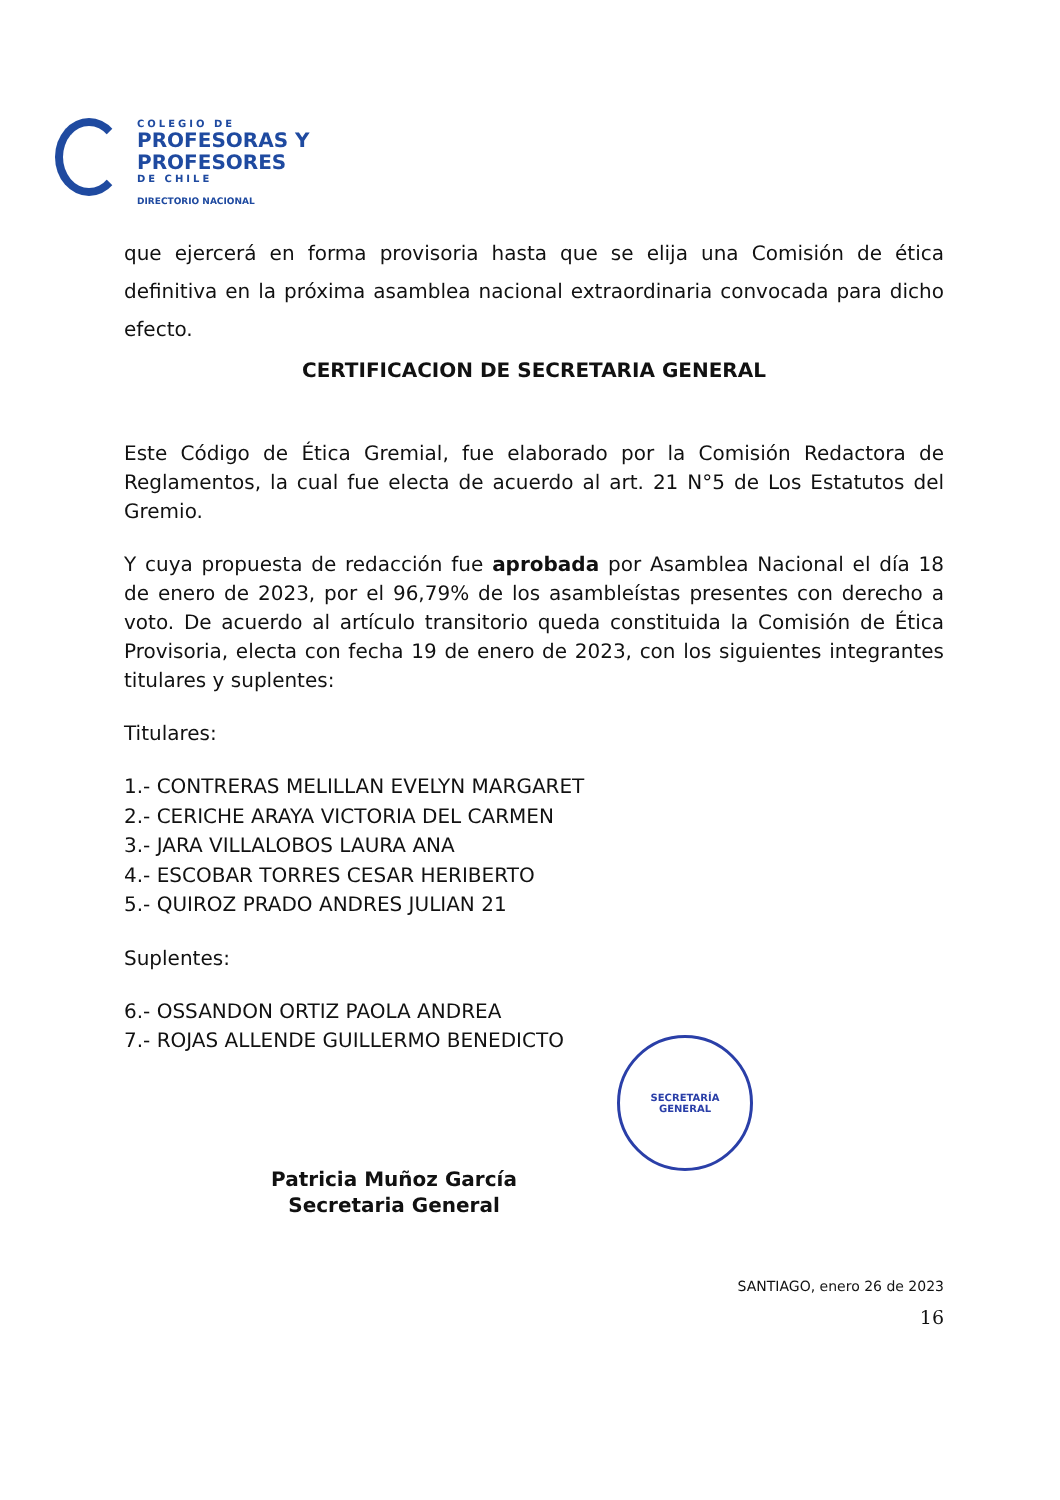COLEGIO DE
PROFESORAS Y
PROFESORES
DE CHILE
DIRECTORIO NACIONAL
SECRETARÍA
GENERAL
que ejercerá en forma provisoria hasta que se elija una Comisión de ética definitiva en la próxima asamblea nacional extraordinaria convocada para dicho efecto.
CERTIFICACION DE SECRETARIA GENERAL
Este Código de Ética Gremial, fue elaborado por la Comisión Redactora de Reglamentos, la cual fue electa de acuerdo al art. 21 N°5 de Los Estatutos del Gremio.
Y cuya propuesta de redacción fue aprobada por Asamblea Nacional el día 18 de enero de 2023, por el 96,79% de los asambleístas presentes con derecho a voto. De acuerdo al artículo transitorio queda constituida la Comisión de Ética Provisoria, electa con fecha 19 de enero de 2023, con los siguientes integrantes titulares y suplentes:
Titulares:
1.- CONTRERAS MELILLAN EVELYN MARGARET
2.- CERICHE ARAYA VICTORIA DEL CARMEN
3.- JARA VILLALOBOS LAURA ANA
4.- ESCOBAR TORRES CESAR HERIBERTO
5.- QUIROZ PRADO ANDRES JULIAN 21
Suplentes:
6.- OSSANDON ORTIZ PAOLA ANDREA
7.- ROJAS ALLENDE GUILLERMO BENEDICTO
Patricia Muñoz García
Secretaria General
SANTIAGO, enero 26 de 2023
16